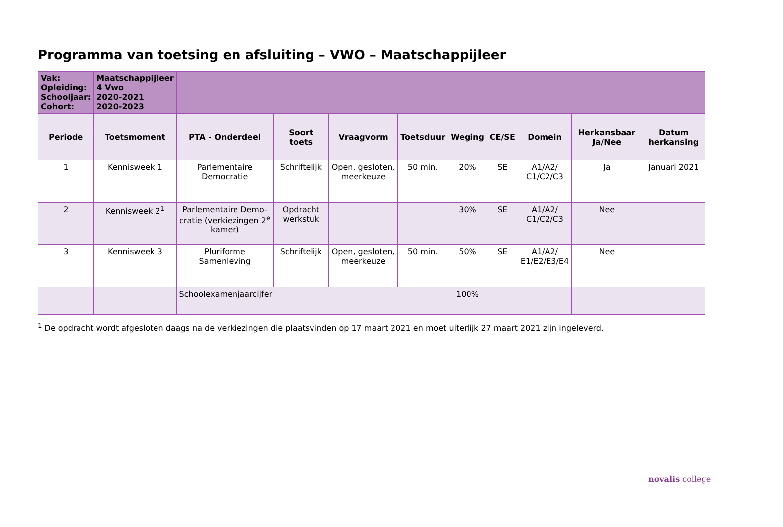Programma van toetsing en afsluiting – VWO – Maatschappijleer
| Vak: Opleiding: Schooljaar: Cohort: | Maatschappijleer 4 Vwo 2020-2021 2020-2023 | | | | | | | | | |
| Periode | Toetsmoment | PTA - Onderdeel | Soort toets | Vraagvorm | Toetsduur | Weging | CE/SE | Domein | Herkansbaar Ja/Nee | Datum herkansing |
| 1 | Kennisweek 1 | Parlementaire Democratie | Schriftelijk | Open, gesloten, meerkeuze | 50 min. | 20% | SE | A1/A2/ C1/C2/C3 | Ja | Januari 2021 |
| 2 | Kennisweek 2<sup>1</sup> | Parlementaire Demo-cratie (verkiezingen 2<sup>e</sup> kamer) | Opdracht werkstuk | | | 30% | SE | A1/A2/ C1/C2/C3 | Nee | |
| 3 | Kennisweek 3 | Pluriforme Samenleving | Schriftelijk | Open, gesloten, meerkeuze | 50 min. | 50% | SE | A1/A2/ E1/E2/E3/E4 | Nee | |
| | | Schoolexamenjaarcijfer | | | | 100% | | | | |
<sup>1</sup> De opdracht wordt afgesloten daags na de verkiezingen die plaatsvinden op 17 maart 2021 en moet uiterlijk 27 maart 2021 zijn ingeleverd.
novalis college